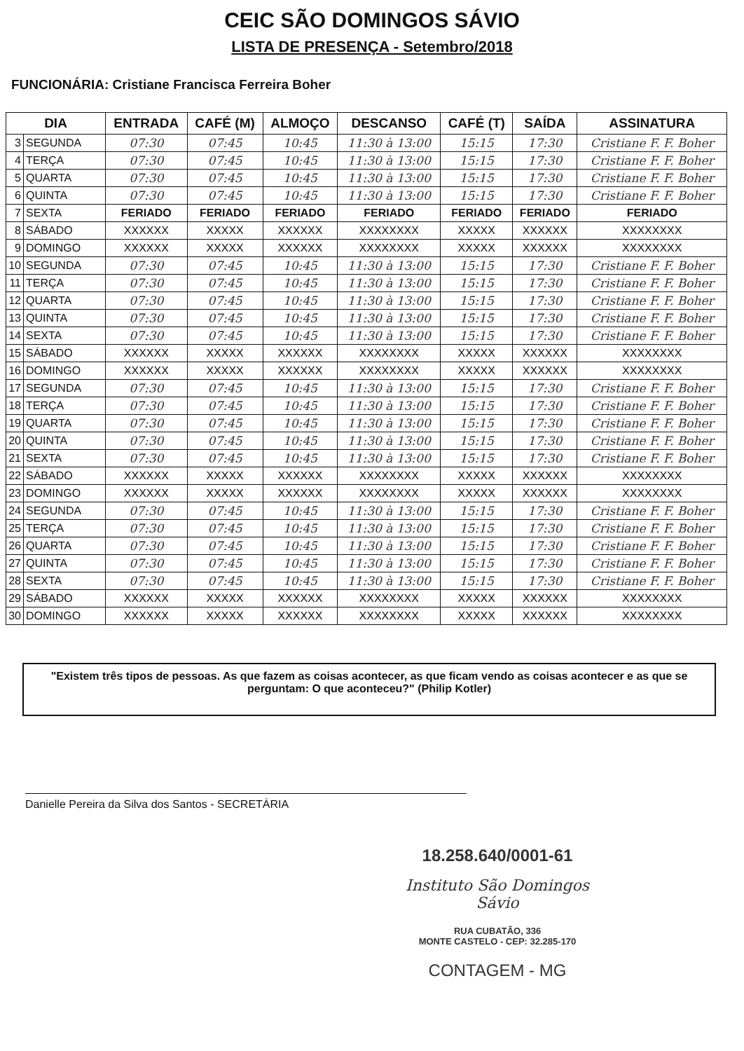CEIC SÃO DOMINGOS SÁVIO
LISTA DE PRESENÇA - Setembro/2018
FUNCIONÁRIA: Cristiane Francisca Ferreira Boher
| DIA | | ENTRADA | CAFÉ (M) | ALMOÇO | DESCANSO | CAFÉ (T) | SAÍDA | ASSINATURA |
| --- | --- | --- | --- | --- | --- | --- | --- | --- |
| 3 | SEGUNDA | 07:30 | 07:45 | 10:45 | 11:30 à 13:00 | 15:15 | 17:30 | Cristiane F. F. Boher |
| 4 | TERÇA | 07:30 | 07:45 | 10:45 | 11:30 à 13:00 | 15:15 | 17:30 | Cristiane F. F. Boher |
| 5 | QUARTA | 07:30 | 07:45 | 10:45 | 11:30 à 13:00 | 15:15 | 17:30 | Cristiane F. F. Boher |
| 6 | QUINTA | 07:30 | 07:45 | 10:45 | 11:30 à 13:00 | 15:15 | 17:30 | Cristiane F. F. Boher |
| 7 | SEXTA | FERIADO | FERIADO | FERIADO | FERIADO | FERIADO | FERIADO | FERIADO |
| 8 | SÁBADO | XXXXXX | XXXXX | XXXXXX | XXXXXXXX | XXXXX | XXXXXX | XXXXXXXX |
| 9 | DOMINGO | XXXXXX | XXXXX | XXXXXX | XXXXXXXX | XXXXX | XXXXXX | XXXXXXXX |
| 10 | SEGUNDA | 07:30 | 07:45 | 10:45 | 11:30 à 13:00 | 15:15 | 17:30 | Cristiane F. F. Boher |
| 11 | TERÇA | 07:30 | 07:45 | 10:45 | 11:30 à 13:00 | 15:15 | 17:30 | Cristiane F. F. Boher |
| 12 | QUARTA | 07:30 | 07:45 | 10:45 | 11:30 à 13:00 | 15:15 | 17:30 | Cristiane F. F. Boher |
| 13 | QUINTA | 07:30 | 07:45 | 10:45 | 11:30 à 13:00 | 15:15 | 17:30 | Cristiane F. F. Boher |
| 14 | SEXTA | 07:30 | 07:45 | 10:45 | 11:30 à 13:00 | 15:15 | 17:30 | Cristiane F. F. Boher |
| 15 | SÁBADO | XXXXXX | XXXXX | XXXXXX | XXXXXXXX | XXXXX | XXXXXX | XXXXXXXX |
| 16 | DOMINGO | XXXXXX | XXXXX | XXXXXX | XXXXXXXX | XXXXX | XXXXXX | XXXXXXXX |
| 17 | SEGUNDA | 07:30 | 07:45 | 10:45 | 11:30 à 13:00 | 15:15 | 17:30 | Cristiane F. F. Boher |
| 18 | TERÇA | 07:30 | 07:45 | 10:45 | 11:30 à 13:00 | 15:15 | 17:30 | Cristiane F. F. Boher |
| 19 | QUARTA | 07:30 | 07:45 | 10:45 | 11:30 à 13:00 | 15:15 | 17:30 | Cristiane F. F. Boher |
| 20 | QUINTA | 07:30 | 07:45 | 10:45 | 11:30 à 13:00 | 15:15 | 17:30 | Cristiane F. F. Boher |
| 21 | SEXTA | 07:30 | 07:45 | 10:45 | 11:30 à 13:00 | 15:15 | 17:30 | Cristiane F. F. Boher |
| 22 | SÁBADO | XXXXXX | XXXXX | XXXXXX | XXXXXXXX | XXXXX | XXXXXX | XXXXXXXX |
| 23 | DOMINGO | XXXXXX | XXXXX | XXXXXX | XXXXXXXX | XXXXX | XXXXXX | XXXXXXXX |
| 24 | SEGUNDA | 07:30 | 07:45 | 10:45 | 11:30 à 13:00 | 15:15 | 17:30 | Cristiane F. F. Boher |
| 25 | TERÇA | 07:30 | 07:45 | 10:45 | 11:30 à 13:00 | 15:15 | 17:30 | Cristiane F. F. Boher |
| 26 | QUARTA | 07:30 | 07:45 | 10:45 | 11:30 à 13:00 | 15:15 | 17:30 | Cristiane F. F. Boher |
| 27 | QUINTA | 07:30 | 07:45 | 10:45 | 11:30 à 13:00 | 15:15 | 17:30 | Cristiane F. F. Boher |
| 28 | SEXTA | 07:30 | 07:45 | 10:45 | 11:30 à 13:00 | 15:15 | 17:30 | Cristiane F. F. Boher |
| 29 | SÁBADO | XXXXXX | XXXXX | XXXXXX | XXXXXXXX | XXXXX | XXXXXX | XXXXXXXX |
| 30 | DOMINGO | XXXXXX | XXXXX | XXXXXX | XXXXXXXX | XXXXX | XXXXXX | XXXXXXXX |
"Existem três tipos de pessoas. As que fazem as coisas acontecer, as que ficam vendo as coisas acontecer e as que se perguntam: O que aconteceu?" (Philip Kotler)
Danielle Pereira da Silva dos Santos - SECRETÁRIA
18.258.640/0001-61
Instituto São Domingos Sávio
RUA CUBATÃO, 336
MONTE CASTELO - CEP: 32.285-170
CONTAGEM - MG